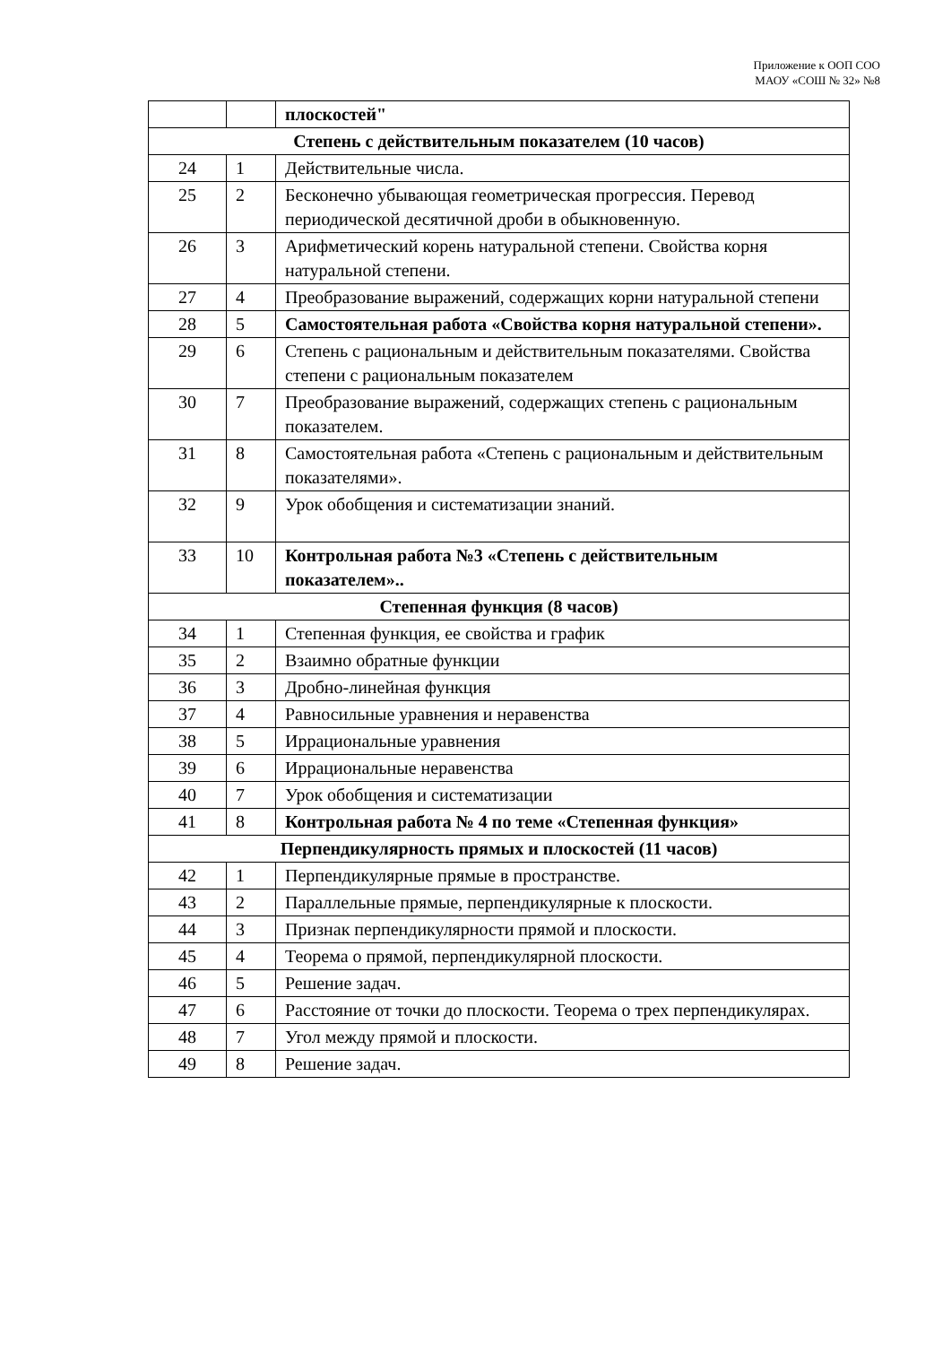Приложение к ООП СОО
МАОУ «СОШ № 32» №8
| | | плоскостей" |
| Степень с действительным показателем (10 часов) | | |
| 24 | 1 | Действительные числа. |
| 25 | 2 | Бесконечно убывающая геометрическая прогрессия. Перевод периодической десятичной дроби в обыкновенную. |
| 26 | 3 | Арифметический корень натуральной степени. Свойства корня натуральной степени. |
| 27 | 4 | Преобразование выражений, содержащих корни натуральной степени |
| 28 | 5 | Самостоятельная работа «Свойства корня натуральной степени». |
| 29 | 6 | Степень с рациональным и действительным показателями. Свойства степени с рациональным показателем |
| 30 | 7 | Преобразование выражений, содержащих степень с рациональным показателем. |
| 31 | 8 | Самостоятельная работа «Степень с рациональным и действительным показателями». |
| 32 | 9 | Урок обобщения и систематизации знаний. |
| 33 | 10 | Контрольная работа №3 «Степень с действительным показателем».. |
| Степенная функция (8 часов) | | |
| 34 | 1 | Степенная функция, ее свойства и график |
| 35 | 2 | Взаимно обратные функции |
| 36 | 3 | Дробно-линейная функция |
| 37 | 4 | Равносильные уравнения и неравенства |
| 38 | 5 | Иррациональные уравнения |
| 39 | 6 | Иррациональные неравенства |
| 40 | 7 | Урок обобщения и систематизации |
| 41 | 8 | Контрольная работа № 4 по теме «Степенная функция» |
| Перпендикулярность прямых и плоскостей (11 часов) | | |
| 42 | 1 | Перпендикулярные прямые в пространстве. |
| 43 | 2 | Параллельные прямые, перпендикулярные к плоскости. |
| 44 | 3 | Признак перпендикулярности прямой и плоскости. |
| 45 | 4 | Теорема о прямой, перпендикулярной плоскости. |
| 46 | 5 | Решение задач. |
| 47 | 6 | Расстояние от точки до плоскости. Теорема о трех перпендикулярах. |
| 48 | 7 | Угол между прямой и плоскости. |
| 49 | 8 | Решение задач. |